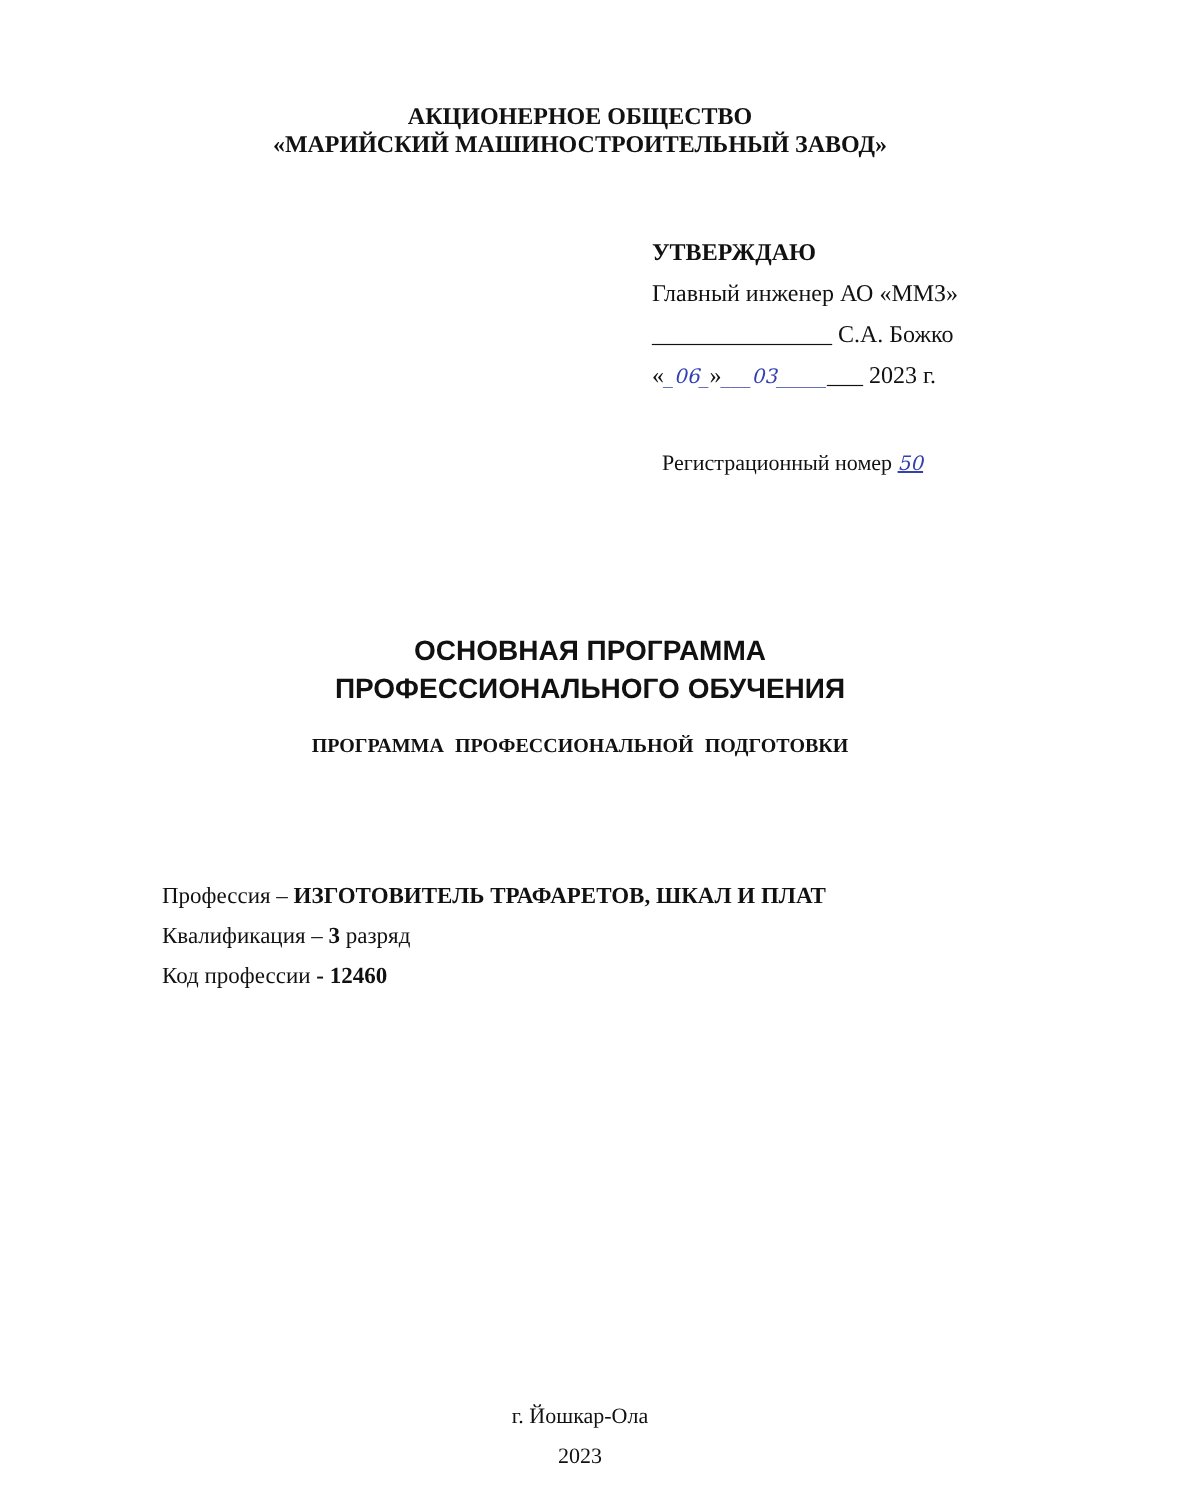АКЦИОНЕРНОЕ ОБЩЕСТВО
«МАРИЙСКИЙ МАШИНОСТРОИТЕЛЬНЫЙ ЗАВОД»
УТВЕРЖДАЮ
Главный инженер АО «ММЗ»
_______________ С.А. Божко
«_06_»___03________ 2023 г.
Регистрационный номер 50
ОСНОВНАЯ ПРОГРАММА
ПРОФЕССИОНАЛЬНОГО ОБУЧЕНИЯ
ПРОГРАММА ПРОФЕССИОНАЛЬНОЙ ПОДГОТОВКИ
Профессия – ИЗГОТОВИТЕЛЬ ТРАФАРЕТОВ, ШКАЛ И ПЛАТ
Квалификация – 3 разряд
Код профессии - 12460
г. Йошкар-Ола
2023